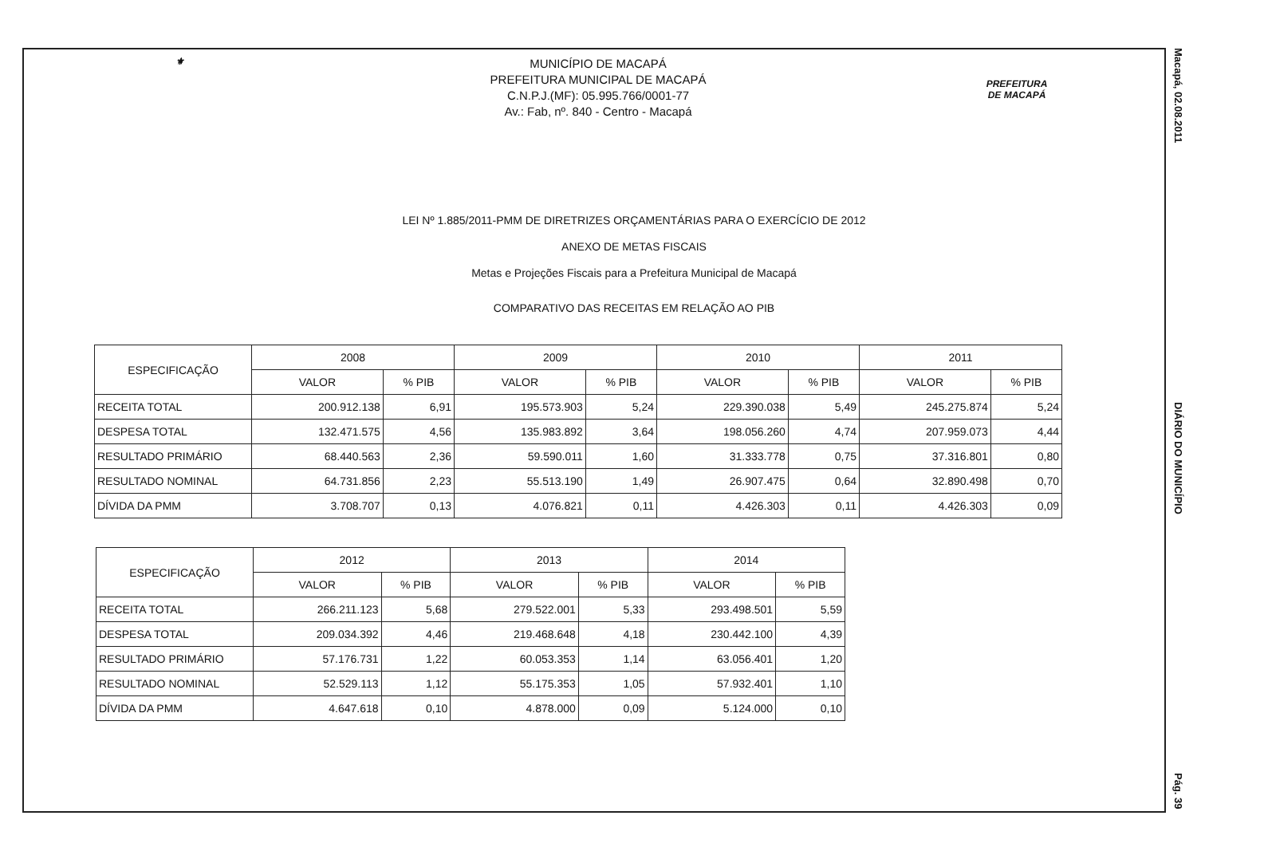Macapá, 02.08.2011
DIÁRIO DO MUNICÍPIO
Pág. 39
⚜
MUNICÍPIO DE MACAPÁ
PREFEITURA MUNICIPAL DE MACAPÁ
C.N.P.J.(MF): 05.995.766/0001-77
Av.: Fab, nº. 840 - Centro - Macapá
PREFEITURA
DE MACAPÁ
LEI Nº 1.885/2011-PMM DE DIRETRIZES ORÇAMENTÁRIAS PARA O EXERCÍCIO DE 2012
ANEXO DE METAS FISCAIS
Metas e Projeções Fiscais para a Prefeitura Municipal de Macapá
COMPARATIVO DAS RECEITAS EM RELAÇÃO AO PIB
| ESPECIFICAÇÃO | 2008 | | 2009 | | 2010 | | 2011 | |
| --- | --- | --- | --- | --- | --- | --- | --- | --- |
| | VALOR | % PIB | VALOR | % PIB | VALOR | % PIB | VALOR | % PIB |
| RECEITA TOTAL | 200.912.138 | 6,91 | 195.573.903 | 5,24 | 229.390.038 | 5,49 | 245.275.874 | 5,24 |
| DESPESA TOTAL | 132.471.575 | 4,56 | 135.983.892 | 3,64 | 198.056.260 | 4,74 | 207.959.073 | 4,44 |
| RESULTADO PRIMÁRIO | 68.440.563 | 2,36 | 59.590.011 | 1,60 | 31.333.778 | 0,75 | 37.316.801 | 0,80 |
| RESULTADO NOMINAL | 64.731.856 | 2,23 | 55.513.190 | 1,49 | 26.907.475 | 0,64 | 32.890.498 | 0,70 |
| DÍVIDA DA PMM | 3.708.707 | 0,13 | 4.076.821 | 0,11 | 4.426.303 | 0,11 | 4.426.303 | 0,09 |
| ESPECIFICAÇÃO | 2012 | | 2013 | | 2014 | |
| --- | --- | --- | --- | --- | --- | --- |
| | VALOR | % PIB | VALOR | % PIB | VALOR | % PIB |
| RECEITA TOTAL | 266.211.123 | 5,68 | 279.522.001 | 5,33 | 293.498.501 | 5,59 |
| DESPESA TOTAL | 209.034.392 | 4,46 | 219.468.648 | 4,18 | 230.442.100 | 4,39 |
| RESULTADO PRIMÁRIO | 57.176.731 | 1,22 | 60.053.353 | 1,14 | 63.056.401 | 1,20 |
| RESULTADO NOMINAL | 52.529.113 | 1,12 | 55.175.353 | 1,05 | 57.932.401 | 1,10 |
| DÍVIDA DA PMM | 4.647.618 | 0,10 | 4.878.000 | 0,09 | 5.124.000 | 0,10 |